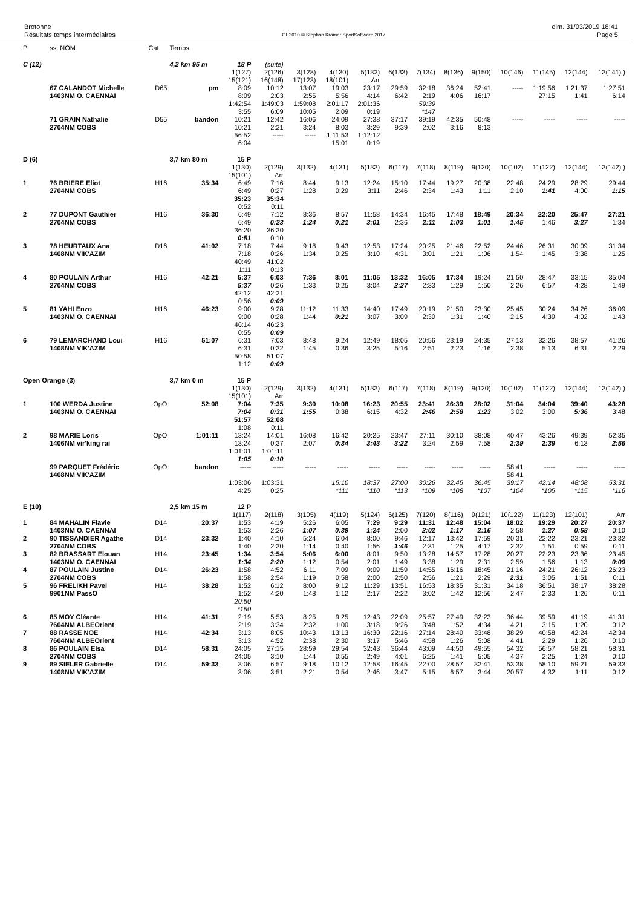Brotonne
Résultats temps intermédiaires
OE2010 © Stephan Krämer SportSoftware 2017
dim. 31/03/2019 18:41
Page 5
| Pl | ss. NOM | Cat | Temps | | | | | | | | | | | | | |
| --- | --- | --- | --- | --- | --- | --- | --- | --- | --- | --- | --- | --- | --- | --- | --- | --- |
| C (12) | | | 4,2 km 95 m | 18 P | (suite) | | | | | | | | | | | |
| | | | | 1(127) 15(121) | 2(126) 16(148) | 3(128) 17(123) | 4(130) 18(101) | 5(132) Arr | 6(133) | 7(134) | 8(136) | 9(150) | 10(146) | 11(145) | 12(144) | 13(141) ) |
| | 67 CALANDOT Michelle 1403NM O. CAENNAI | D65 | pm | 8:09 8:09 1:42:54 3:55 | 10:12 2:03 1:49:03 6:09 | 13:07 2:55 1:59:08 10:05 | 19:03 5:56 2:01:17 2:09 | 23:17 4:14 2:01:36 0:19 | 29:59 6:42 | 32:18 2:19 59:39 *147 | 36:24 4:06 | 52:41 16:17 | ----- | 1:19:56 27:15 | 1:21:37 1:41 | 1:27:51 6:14 |
| | 71 GRAIN Nathalie 2704NM COBS | D55 | bandon | 10:21 10:21 56:52 6:04 | 12:42 2:21 ----- | 16:06 3:24 ----- | 24:09 8:03 1:11:53 15:01 | 27:38 3:29 1:12:12 0:19 | 37:17 9:39 | 39:19 2:02 | 42:35 3:16 | 50:48 8:13 | ----- | ----- | ----- | ----- |
| D (6) | | | 3,7 km 80 m | 15 P | | | | | | | | | | | | |
| | | | | 1(130) 15(101) | 2(129) Arr | 3(132) | 4(131) | 5(133) | 6(117) | 7(118) | 8(119) | 9(120) | 10(102) | 11(122) | 12(144) | 13(142) ) |
| 1 | 76 BRIERE Eliot 2704NM COBS | H16 | 35:34 | 6:49 6:49 35:23 0:52 | 7:16 0:27 35:34 0:11 | 8:44 1:28 | 9:13 0:29 | 12:24 3:11 | 15:10 2:46 | 17:44 2:34 | 19:27 1:43 | 20:38 1:11 | 22:48 2:10 | 24:29 1:41 | 28:29 4:00 | 29:44 1:15 |
| 2 | 77 DUPONT Gauthier 2704NM COBS | H16 | 36:30 | 6:49 6:49 36:20 0:51 | 7:12 0:23 36:30 0:10 | 8:36 1:24 | 8:57 0:21 | 11:58 3:01 | 14:34 2:36 | 16:45 2:11 | 17:48 1:03 | 18:49 1:01 | 20:34 1:45 | 22:20 1:46 | 25:47 3:27 | 27:21 1:34 |
| 3 | 78 HEURTAUX Ana 1408NM VIK'AZIM | D16 | 41:02 | 7:18 7:18 40:49 1:11 | 7:44 0:26 41:02 0:13 | 9:18 1:34 | 9:43 0:25 | 12:53 3:10 | 17:24 4:31 | 20:25 3:01 | 21:46 1:21 | 22:52 1:06 | 24:46 1:54 | 26:31 1:45 | 30:09 3:38 | 31:34 1:25 |
| 4 | 80 POULAIN Arthur 2704NM COBS | H16 | 42:21 | 5:37 5:37 42:12 0:56 | 6:03 0:26 42:21 0:09 | 7:36 1:33 | 8:01 0:25 | 11:05 3:04 | 13:32 2:27 | 16:05 2:33 | 17:34 1:29 | 19:24 1:50 | 21:50 2:26 | 28:47 6:57 | 33:15 4:28 | 35:04 1:49 |
| 5 | 81 YAHI Enzo 1403NM O. CAENNAI | H16 | 46:23 | 9:00 9:00 46:14 0:55 | 9:28 0:28 46:23 0:09 | 11:12 1:44 | 11:33 0:21 | 14:40 3:07 | 17:49 3:09 | 20:19 2:30 | 21:50 1:31 | 23:30 1:40 | 25:45 2:15 | 30:24 4:39 | 34:26 4:02 | 36:09 1:43 |
| 6 | 79 LEMARCHAND Loui 1408NM VIK'AZIM | H16 | 51:07 | 6:31 6:31 50:58 1:12 | 7:03 0:32 51:07 0:09 | 8:48 1:45 | 9:24 0:36 | 12:49 3:25 | 18:05 5:16 | 20:56 2:51 | 23:19 2:23 | 24:35 1:16 | 27:13 2:38 | 32:26 5:13 | 38:57 6:31 | 41:26 2:29 |
| Open Orange (3) | | | 3,7 km 0 m | 15 P | | | | | | | | | | | | |
| | | | | 1(130) 15(101) | 2(129) Arr | 3(132) | 4(131) | 5(133) | 6(117) | 7(118) | 8(119) | 9(120) | 10(102) | 11(122) | 12(144) | 13(142) ) |
| 1 | 100 WERDA Justine 1403NM O. CAENNAI | OpO | 52:08 | 7:04 7:04 51:57 1:08 | 7:35 0:31 52:08 0:11 | 9:30 1:55 | 10:08 0:38 | 16:23 6:15 | 20:55 4:32 | 23:41 2:46 | 26:39 2:58 | 28:02 1:23 | 31:04 3:02 | 34:04 3:00 | 39:40 5:36 | 43:28 3:48 |
| 2 | 98 MARIE Loris 1406NM vir'king rai | OpO | 1:01:11 | 13:24 13:24 1:01:01 1:05 | 14:01 0:37 1:01:11 0:10 | 16:08 2:07 | 16:42 0:34 | 20:25 3:43 | 23:47 3:22 | 27:11 3:24 | 30:10 2:59 | 38:08 7:58 | 40:47 2:39 | 43:26 2:39 | 49:39 6:13 | 52:35 2:56 |
| | 99 PARQUET Frédéric 1408NM VIK'AZIM | OpO | bandon | ----- 1:03:06 4:25 | ----- 1:03:31 0:25 | ----- | ----- 15:10 *111 | ----- 18:37 *110 | ----- 27:00 *113 | ----- 30:26 *109 | ----- 32:45 *108 | ----- 36:45 *107 | 58:41 58:41 39:17 *104 | ----- 42:14 *105 | ----- 48:08 *115 | ----- 53:31 *116 |
| E (10) | | | 2,5 km 15 m | 12 P | | | | | | | | | | | | |
| | | | | 1(117) | 2(118) | 3(105) | 4(119) | 5(124) | 6(125) | 7(120) | 8(116) | 9(121) | 10(122) | 11(123) | 12(101) | Arr |
| 1 | 84 MAHALIN Flavie 1403NM O. CAENNAI | D14 | 20:37 | 1:53 1:53 | 4:19 2:26 | 5:26 1:07 | 6:05 0:39 | 7:29 1:24 | 9:29 2:00 | 11:31 2:02 | 12:48 1:17 | 15:04 2:16 | 18:02 2:58 | 19:29 1:27 | 20:27 0:58 | 20:37 0:10 |
| 2 | 90 TISSANDIER Agathe 2704NM COBS | D14 | 23:32 | 1:40 1:40 | 4:10 2:30 | 5:24 1:14 | 6:04 0:40 | 8:00 1:56 | 9:46 1:46 | 12:17 2:31 | 13:42 1:25 | 17:59 4:17 | 20:31 2:32 | 22:22 1:51 | 23:21 0:59 | 23:32 0:11 |
| 3 | 82 BRASSART Elouan 1403NM O. CAENNAI | H14 | 23:45 | 1:34 1:34 | 3:54 2:20 | 5:06 1:12 | 6:00 0:54 | 8:01 2:01 | 9:50 1:49 | 13:28 3:38 | 14:57 1:29 | 17:28 2:31 | 20:27 2:59 | 22:23 1:56 | 23:36 1:13 | 23:45 0:09 |
| 4 | 87 POULAIN Justine 2704NM COBS | D14 | 26:23 | 1:58 1:58 | 4:52 2:54 | 6:11 1:19 | 7:09 0:58 | 9:09 2:00 | 11:59 2:50 | 14:55 2:56 | 16:16 1:21 | 18:45 2:29 | 21:16 2:31 | 24:21 3:05 | 26:12 1:51 | 26:23 0:11 |
| 5 | 96 FRELIKH Pavel 9901NM PassO | H14 | 38:28 | 1:52 1:52 20:50 *150 | 6:12 4:20 | 8:00 1:48 | 9:12 1:12 | 11:29 2:17 | 13:51 2:22 | 16:53 3:02 | 18:35 1:42 | 31:31 12:56 | 34:18 2:47 | 36:51 2:33 | 38:17 1:26 | 38:28 0:11 |
| 6 | 85 MOY Cléante 7604NM ALBEOrient | H14 | 41:31 | 2:19 2:19 | 5:53 3:34 | 8:25 2:32 | 9:25 1:00 | 12:43 3:18 | 22:09 9:26 | 25:57 3:48 | 27:49 1:52 | 32:23 4:34 | 36:44 4:21 | 39:59 3:15 | 41:19 1:20 | 41:31 0:12 |
| 7 | 88 RASSE NOE 7604NM ALBEOrient | H14 | 42:34 | 3:13 3:13 | 8:05 4:52 | 10:43 2:38 | 13:13 2:30 | 16:30 3:17 | 22:16 5:46 | 27:14 4:58 | 28:40 1:26 | 33:48 5:08 | 38:29 4:41 | 40:58 2:29 | 42:24 1:26 | 42:34 0:10 |
| 8 | 86 POULAIN Elsa 2704NM COBS | D14 | 58:31 | 24:05 24:05 | 27:15 3:10 | 28:59 1:44 | 29:54 0:55 | 32:43 2:49 | 36:44 4:01 | 43:09 6:25 | 44:50 1:41 | 49:55 5:05 | 54:32 4:37 | 56:57 2:25 | 58:21 1:24 | 58:31 0:10 |
| 9 | 89 SIELER Gabrielle 1408NM VIK'AZIM | D14 | 59:33 | 3:06 3:06 | 6:57 3:51 | 9:18 2:21 | 10:12 0:54 | 12:58 2:46 | 16:45 3:47 | 22:00 5:15 | 28:57 6:57 | 32:41 3:44 | 53:38 20:57 | 58:10 4:32 | 59:21 1:11 | 59:33 0:12 |